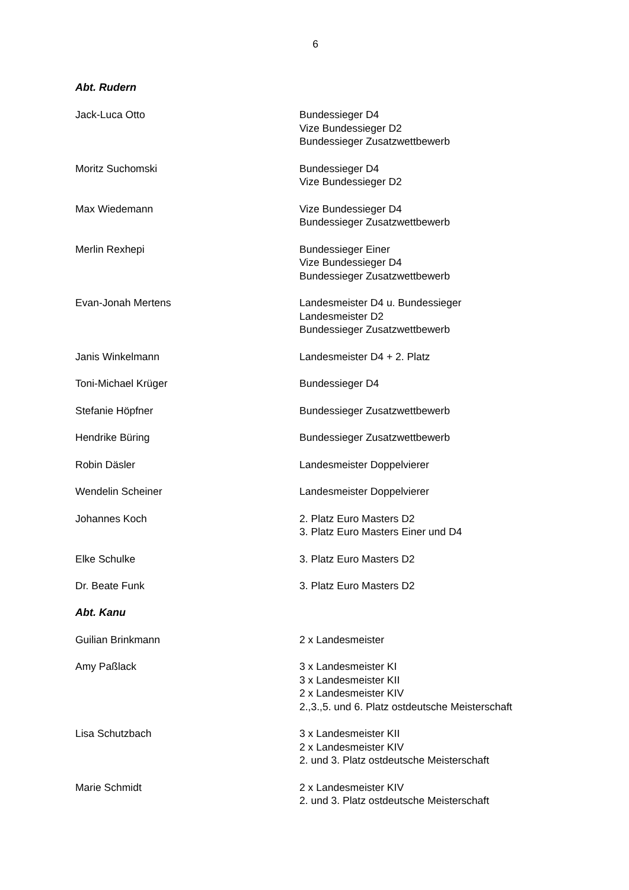6
Abt. Rudern
Jack-Luca Otto Bundessieger D4
Vize Bundessieger D2
Bundessieger Zusatzwettbewerb
Moritz Suchomski Bundessieger D4
Vize Bundessieger D2
Max Wiedemann Vize Bundessieger D4
Bundessieger Zusatzwettbewerb
Merlin Rexhepi Bundessieger Einer
Vize Bundessieger D4
Bundessieger Zusatzwettbewerb
Evan-Jonah Mertens Landesmeister D4 u. Bundessieger
Landesmeister D2
Bundessieger Zusatzwettbewerb
Janis Winkelmann Landesmeister D4 + 2. Platz
Toni-Michael Krüger Bundessieger D4
Stefanie Höpfner Bundessieger Zusatzwettbewerb
Hendrike Büring Bundessieger Zusatzwettbewerb
Robin Däsler Landesmeister Doppelvierer
Wendelin Scheiner Landesmeister Doppelvierer
Johannes Koch 2. Platz Euro Masters D2
3. Platz Euro Masters Einer und D4
Elke Schulke 3. Platz Euro Masters D2
Dr. Beate Funk 3. Platz Euro Masters D2
Abt. Kanu
Guilian Brinkmann 2 x Landesmeister
Amy Paßlack 3 x Landesmeister KI
3 x Landesmeister KII
2 x Landesmeister KIV
2.,3.,5. und 6. Platz ostdeutsche Meisterschaft
Lisa Schutzbach 3 x Landesmeister KII
2 x Landesmeister KIV
2. und 3. Platz ostdeutsche Meisterschaft
Marie Schmidt 2 x Landesmeister KIV
2. und 3. Platz ostdeutsche Meisterschaft